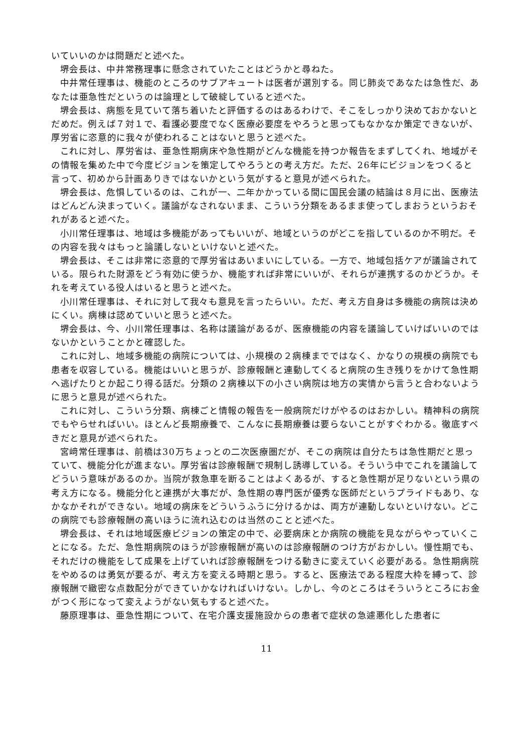いていいのかは問題だと述べた。
堺会長は、中井常務理事に懸念されていたことはどうかと尋ねた。
中井常任理事は、機能のところのサブアキュートは医者が選別する。同じ肺炎であなたは急性だ、あなたは亜急性だというのは論理として破綻していると述べた。
堺会長は、病態を見ていて落ち着いたと評価するのはあるわけで、そこをしっかり決めておかないとだめだ。例えば７対１で、看護必要度でなく医療必要度をやろうと思ってもなかなか策定できないが、厚労省に恣意的に我々が使われることはないと思うと述べた。
これに対し、厚労省は、亜急性期病床や急性期がどんな機能を持つか報告をまずしてくれ、地域がその情報を集めた中で今度ビジョンを策定してやろうとの考え方だ。ただ、26年にビジョンをつくると言って、初めから計画ありきではないかという気がすると意見が述べられた。
堺会長は、危惧しているのは、これが一、二年かかっている間に国民会議の結論は８月に出、医療法はどんどん決まっていく。議論がなされないまま、こういう分類をあるまま使ってしまおうというおそれがあると述べた。
小川常任理事は、地域は多機能があってもいいが、地域というのがどこを指しているのか不明だ。その内容を我々はもっと論議しないといけないと述べた。
堺会長は、そこは非常に恣意的で厚労省はあいまいにしている。一方で、地域包括ケアが議論されている。限られた財源をどう有効に使うか、機能すれば非常にいいが、それらが連携するのかどうか。それを考えている役人はいると思うと述べた。
小川常任理事は、それに対して我々も意見を言ったらいい。ただ、考え方自身は多機能の病院は決めにくい。病棟は認めていいと思うと述べた。
堺会長は、今、小川常任理事は、名称は議論があるが、医療機能の内容を議論していけばいいのではないかということかと確認した。
これに対し、地域多機能の病院については、小規模の２病棟までではなく、かなりの規模の病院でも患者を収容している。機能はいいと思うが、診療報酬と連動してくると病院の生き残りをかけて急性期へ逃げたりとか起こり得る話だ。分類の２病棟以下の小さい病院は地方の実情から言うと合わないように思うと意見が述べられた。
これに対し、こういう分類、病棟ごと情報の報告を一般病院だけがやるのはおかしい。精神科の病院でもやらせればいい。ほとんど長期療養で、こんなに長期療養は要らないことがすぐわかる。徹底すべきだと意見が述べられた。
宮﨑常任理事は、前橋は30万ちょっとの二次医療圏だが、そこの病院は自分たちは急性期だと思っていて、機能分化が進まない。厚労省は診療報酬で規制し誘導している。そういう中でこれを議論してどういう意味があるのか。当院が救急車を断ることはよくあるが、すると急性期が足りないという県の考え方になる。機能分化と連携が大事だが、急性期の専門医が優秀な医師だというプライドもあり、なかなかそれができない。地域の病床をどういうふうに分けるかは、両方が連動しないといけない。どこの病院でも診療報酬の高いほうに流れ込むのは当然のことと述べた。
堺会長は、それは地域医療ビジョンの策定の中で、必要病床とか病院の機能を見ながらやっていくことになる。ただ、急性期病院のほうが診療報酬が高いのは診療報酬のつけ方がおかしい。慢性期でも、それだけの機能をして成果を上げていれば診療報酬をつける動きに変えていく必要がある。急性期病院をやめるのは勇気が要るが、考え方を変える時期と思う。すると、医療法である程度大枠を縛って、診療報酬で緻密な点数配分ができていかなければいけない。しかし、今のところはそういうところにお金がつく形になって変えようがない気もすると述べた。
藤原理事は、亜急性期について、在宅介護支援施設からの患者で症状の急遽悪化した患者に
11